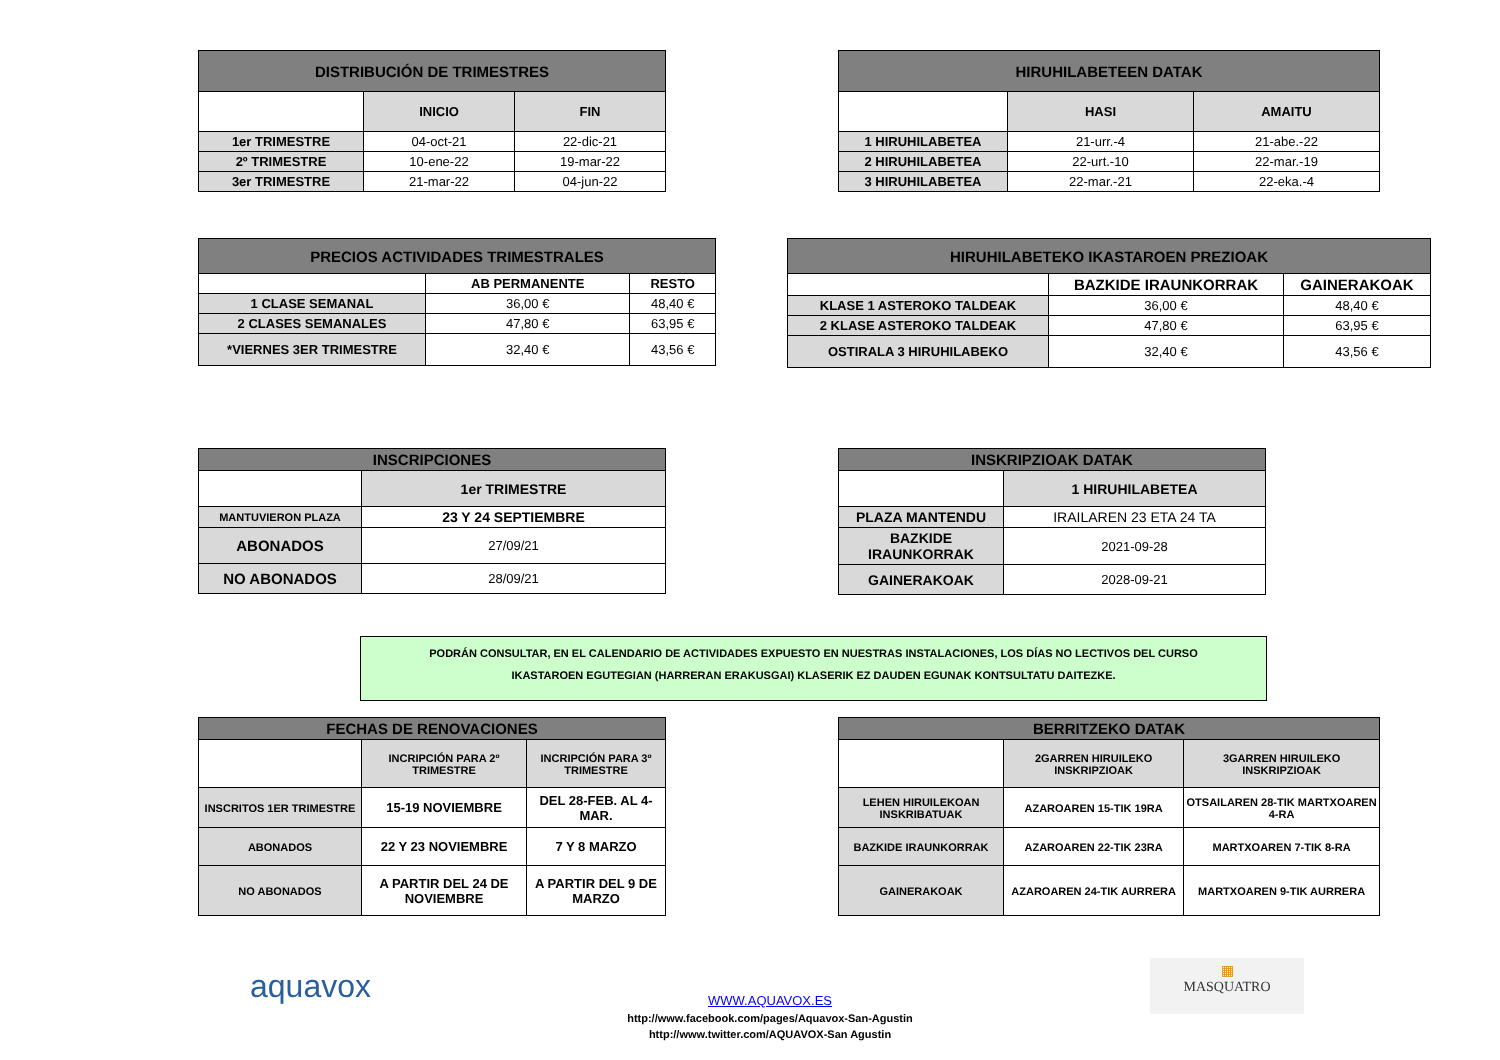| DISTRIBUCIÓN DE TRIMESTRES | | |
| --- | --- | --- |
| | INICIO | FIN |
| 1er TRIMESTRE | 04-oct-21 | 22-dic-21 |
| 2º TRIMESTRE | 10-ene-22 | 19-mar-22 |
| 3er TRIMESTRE | 21-mar-22 | 04-jun-22 |
| HIRUHILABETEEN DATAK | | |
| --- | --- | --- |
| | HASI | AMAITU |
| 1 HIRUHILABETEA | 21-urr.-4 | 21-abe.-22 |
| 2 HIRUHILABETEA | 22-urt.-10 | 22-mar.-19 |
| 3 HIRUHILABETEA | 22-mar.-21 | 22-eka.-4 |
| PRECIOS ACTIVIDADES TRIMESTRALES | | |
| --- | --- | --- |
| | AB PERMANENTE | RESTO |
| 1 CLASE SEMANAL | 36,00 € | 48,40 € |
| 2 CLASES SEMANALES | 47,80 € | 63,95 € |
| *VIERNES 3ER TRIMESTRE | 32,40 € | 43,56 € |
| HIRUHILABETEKO IKASTAROEN PREZIOAK | | |
| --- | --- | --- |
| | BAZKIDE IRAUNKORRAK | GAINERAKOAK |
| KLASE 1 ASTEROKO TALDEAK | 36,00 € | 48,40 € |
| 2 KLASE ASTEROKO TALDEAK | 47,80 € | 63,95 € |
| OSTIRALA 3 HIRUHILABEKO | 32,40 € | 43,56 € |
| INSCRIPCIONES | |
| --- | --- |
| | 1er TRIMESTRE |
| MANTUVIERON PLAZA | 23 Y 24 SEPTIEMBRE |
| ABONADOS | 27/09/21 |
| NO ABONADOS | 28/09/21 |
| INSKRIPZIOAK DATAK | |
| --- | --- |
| | 1 HIRUHILABETEA |
| PLAZA MANTENDU | IRAILAREN 23 ETA 24 TA |
| BAZKIDE IRAUNKORRAK | 2021-09-28 |
| GAINERAKOAK | 2028-09-21 |
PODRÁN CONSULTAR, EN EL CALENDARIO DE ACTIVIDADES EXPUESTO EN NUESTRAS INSTALACIONES, LOS DÍAS NO LECTIVOS DEL CURSO
IKASTAROEN EGUTEGIAN (HARRERAN ERAKUSGAI) KLASERIK EZ DAUDEN EGUNAK KONTSULTATU DAITEZKE.
| FECHAS DE RENOVACIONES | | |
| --- | --- | --- |
| | INCRIPCIÓN PARA 2º TRIMESTRE | INCRIPCIÓN PARA 3º TRIMESTRE |
| INSCRITOS 1ER TRIMESTRE | 15-19 NOVIEMBRE | DEL 28-FEB. AL 4-MAR. |
| ABONADOS | 22 Y 23 NOVIEMBRE | 7 Y 8 MARZO |
| NO ABONADOS | A PARTIR DEL 24 DE NOVIEMBRE | A PARTIR DEL 9 DE MARZO |
| BERRITZEKO DATAK | | |
| --- | --- | --- |
| | 2GARREN HIRUILEKO INSKRIPZIOAK | 3GARREN HIRUILEKO INSKRIPZIOAK |
| LEHEN HIRUILEKOAN INSKRIBATUAK | AZAROAREN 15-TIK 19RA | OTSAILAREN 28-TIK MARTXOAREN 4-RA |
| BAZKIDE IRAUNKORRAK | AZAROAREN 22-TIK 23RA | MARTXOAREN 7-TIK 8-RA |
| GAINERAKOAK | AZAROAREN 24-TIK AURRERA | MARTXOAREN 9-TIK AURRERA |
aquavox
WWW.AQUAVOX.ES
http://www.facebook.com/pages/Aquavox-San-Agustin
http://www.twitter.com/AQUAVOX-San Agustin
▦
MASQUATRO